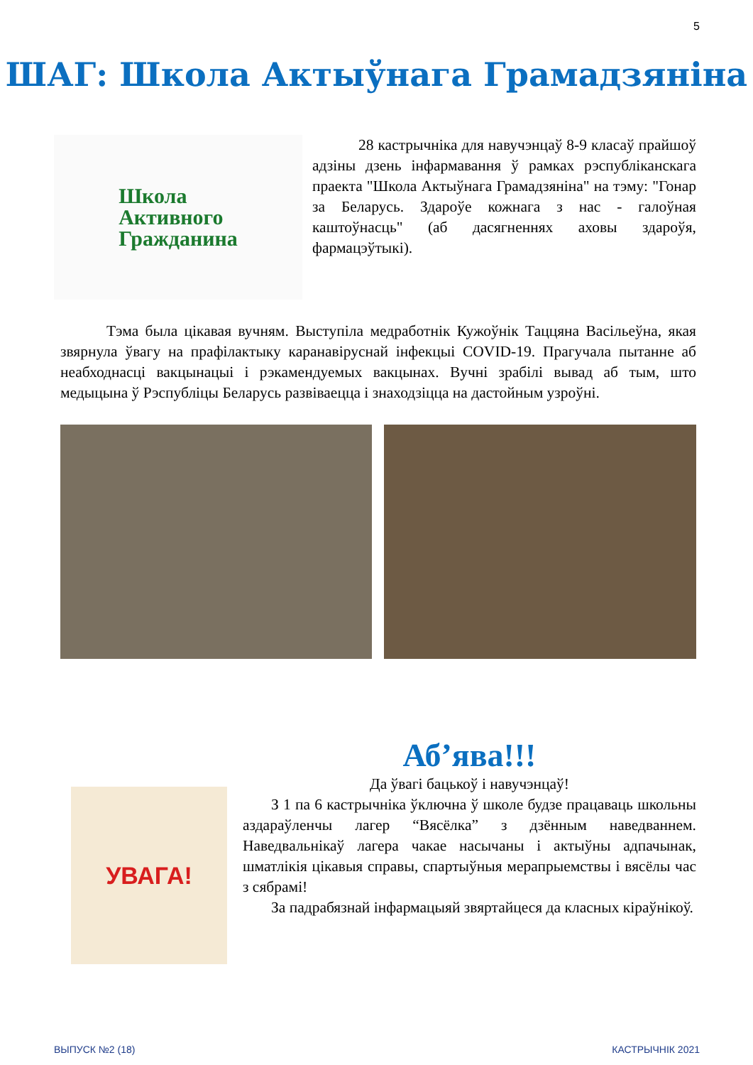5
ШАГ: Школа Актыўнага Грамадзяніна
Школа
Активного
Гражданина
28 кастрычніка для навучэнцаў 8-9 класаў прайшоў адзіны дзень інфармавання ў рамках рэспубліканскага праекта "Школа Актыўнага Грамадзяніна" на тэму: "Гонар за Беларусь. Здароўе кожнага з нас - галоўная каштоўнасць" (аб дасягненнях аховы здароўя, фармацэўтыкі).
Тэма была цікавая вучням. Выступіла медработнік Кужоўнік Таццяна Васільеўна, якая звярнула ўвагу на прафілактыку каранавіруснай інфекцыі COVID-19. Прагучала пытанне аб неабходнасці вакцынацыі і рэкамендуемых вакцынах. Вучні зрабілі вывад аб тым, што медыцына ў Рэспубліцы Беларусь развіваецца і знаходзіцца на дастойным узроўні.
УВАГА!
Аб’ява!!!
Да ўвагі бацькоў і навучэнцаў!
З 1 па 6 кастрычніка ўключна ў школе будзе працаваць школьны аздараўленчы лагер “Вясёлка” з дзённым наведваннем. Наведвальнікаў лагера чакае насычаны і актыўны адпачынак, шматлікія цікавыя справы, спартыўныя мерапрыемствы і вясёлы час з сябрамі!
За падрабязнай інфармацыяй звяртайцеся да класных кіраўнікоў.
ВЫПУСК №2 (18) КАСТРЫЧНІК 2021